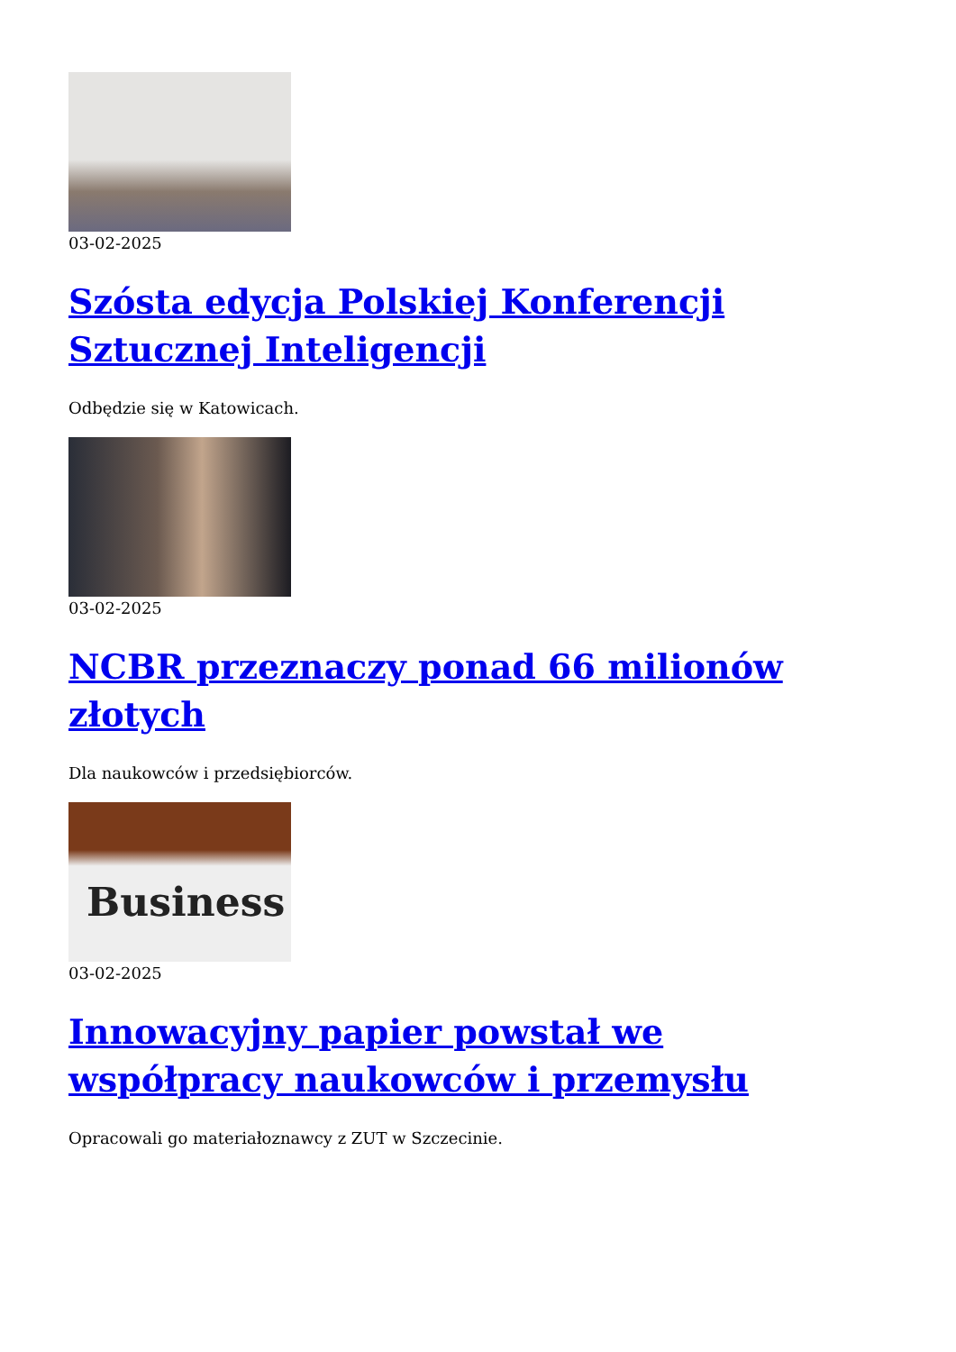03-02-2025
Szósta edycja Polskiej Konferencji Sztucznej Inteligencji
Odbędzie się w Katowicach.
03-02-2025
NCBR przeznaczy ponad 66 milionów złotych
Dla naukowców i przedsiębiorców.
Business
03-02-2025
Innowacyjny papier powstał we współpracy naukowców i przemysłu
Opracowali go materiałoznawcy z ZUT w Szczecinie.